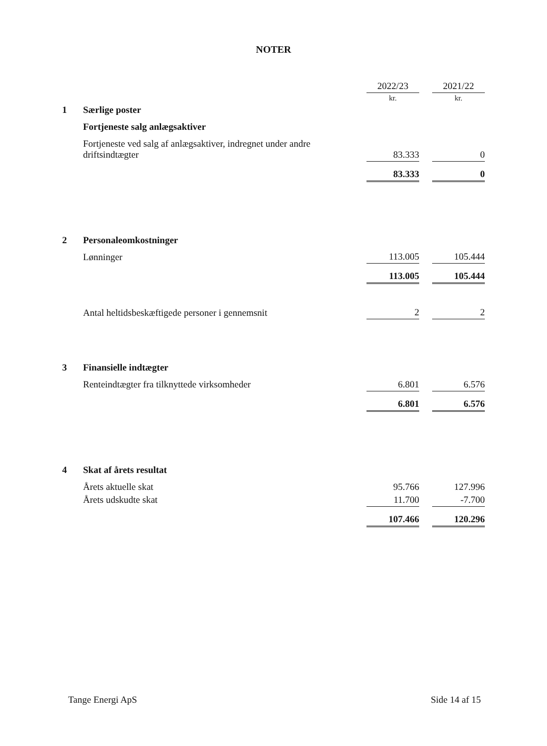NOTER
| | | 2022/23 | | 2021/22 |
| | | kr. | | kr. |
| 1 | Særlige poster | | | |
| | Fortjeneste salg anlægsaktiver | | | |
| | Fortjeneste ved salg af anlægsaktiver, indregnet under andre driftsindtægter | 83.333 | | 0 |
| | | 83.333 | | 0 |
| 2 | Personaleomkostninger | | | |
| | Lønninger | 113.005 | | 105.444 |
| | | 113.005 | | 105.444 |
| | Antal heltidsbeskæftigede personer i gennemsnit | 2 | | 2 |
| 3 | Finansielle indtægter | | | |
| | Renteindtægter fra tilknyttede virksomheder | 6.801 | | 6.576 |
| | | 6.801 | | 6.576 |
| 4 | Skat af årets resultat | | | |
| | Årets aktuelle skat | 95.766 | | 127.996 |
| | Årets udskudte skat | 11.700 | | -7.700 |
| | | 107.466 | | 120.296 |
Tange Energi ApS Side 14 af 15